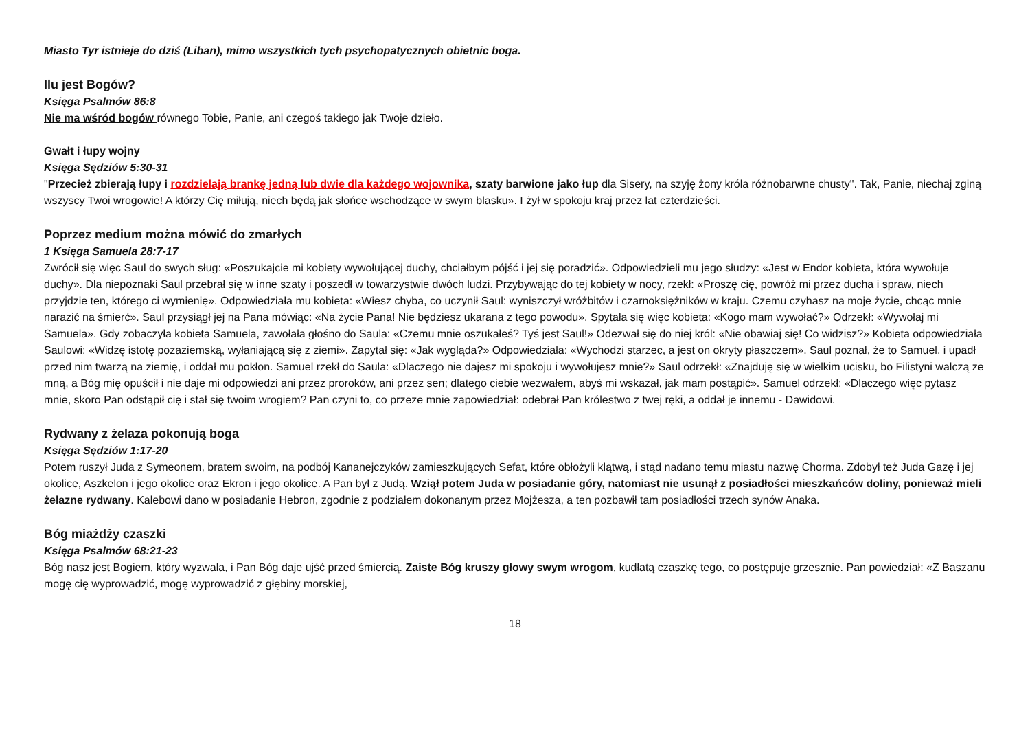Miasto Tyr istnieje do dziś (Liban), mimo wszystkich tych psychopatycznych obietnic boga.
Ilu jest Bogów?
Księga Psalmów 86:8
Nie ma wśród bogów równego Tobie, Panie, ani czegoś takiego jak Twoje dzieło.
Gwałt i łupy wojny
Księga Sędziów 5:30-31
"Przecież zbierają łupy i rozdzielają brankę jedną lub dwie dla każdego wojownika, szaty barwione jako łup dla Sisery, na szyję żony króla różnobarwne chusty". Tak, Panie, niechaj zginą wszyscy Twoi wrogowie! A którzy Cię miłują, niech będą jak słońce wschodzące w swym blasku». I żył w spokoju kraj przez lat czterdzieści.
Poprzez medium można mówić do zmarłych
1 Księga Samuela 28:7-17
Zwrócił się więc Saul do swych sług: «Poszukajcie mi kobiety wywołującej duchy, chciałbym pójść i jej się poradzić». Odpowiedzieli mu jego słudzy: «Jest w Endor kobieta, która wywołuje duchy». Dla niepoznaki Saul przebrał się w inne szaty i poszedł w towarzystwie dwóch ludzi. Przybywając do tej kobiety w nocy, rzekł: «Proszę cię, powróż mi przez ducha i spraw, niech przyjdzie ten, którego ci wymienię». Odpowiedziała mu kobieta: «Wiesz chyba, co uczynił Saul: wyniszczył wróżbitów i czarnoksiężników w kraju. Czemu czyhasz na moje życie, chcąc mnie narazić na śmierć». Saul przysiągł jej na Pana mówiąc: «Na życie Pana! Nie będziesz ukarana z tego powodu». Spytała się więc kobieta: «Kogo mam wywołać?» Odrzekł: «Wywołaj mi Samuela». Gdy zobaczyła kobieta Samuela, zawołała głośno do Saula: «Czemu mnie oszukałeś? Tyś jest Saul!» Odezwał się do niej król: «Nie obawiaj się! Co widzisz?» Kobieta odpowiedziała Saulowi: «Widzę istotę pozaziemską, wyłaniającą się z ziemi». Zapytał się: «Jak wygląda?» Odpowiedziała: «Wychodzi starzec, a jest on okryty płaszczem». Saul poznał, że to Samuel, i upadł przed nim twarzą na ziemię, i oddał mu pokłon. Samuel rzekł do Saula: «Dlaczego nie dajesz mi spokoju i wywołujesz mnie?» Saul odrzekł: «Znajduję się w wielkim ucisku, bo Filistyni walczą ze mną, a Bóg mię opuścił i nie daje mi odpowiedzi ani przez proroków, ani przez sen; dlatego ciebie wezwałem, abyś mi wskazał, jak mam postąpić». Samuel odrzekł: «Dlaczego więc pytasz mnie, skoro Pan odstąpił cię i stał się twoim wrogiem? Pan czyni to, co przeze mnie zapowiedział: odebrał Pan królestwo z twej ręki, a oddał je innemu - Dawidowi.
Rydwany z żelaza pokonują boga
Księga Sędziów 1:17-20
Potem ruszył Juda z Symeonem, bratem swoim, na podbój Kananejczyków zamieszkujących Sefat, które obłożyli klątwą, i stąd nadano temu miastu nazwę Chorma. Zdobył też Juda Gazę i jej okolice, Aszkelon i jego okolice oraz Ekron i jego okolice. A Pan był z Judą. Wziął potem Juda w posiadanie góry, natomiast nie usunął z posiadłości mieszkańców doliny, ponieważ mieli żelazne rydwany. Kalebowi dano w posiadanie Hebron, zgodnie z podziałem dokonanym przez Mojżesza, a ten pozbawił tam posiadłości trzech synów Anaka.
Bóg miażdży czaszki
Księga Psalmów 68:21-23
Bóg nasz jest Bogiem, który wyzwala, i Pan Bóg daje ujść przed śmiercią. Zaiste Bóg kruszy głowy swym wrogom, kudłatą czaszkę tego, co postępuje grzesznie. Pan powiedział: «Z Baszanu mogę cię wyprowadzić, mogę wyprowadzić z głębiny morskiej,
18